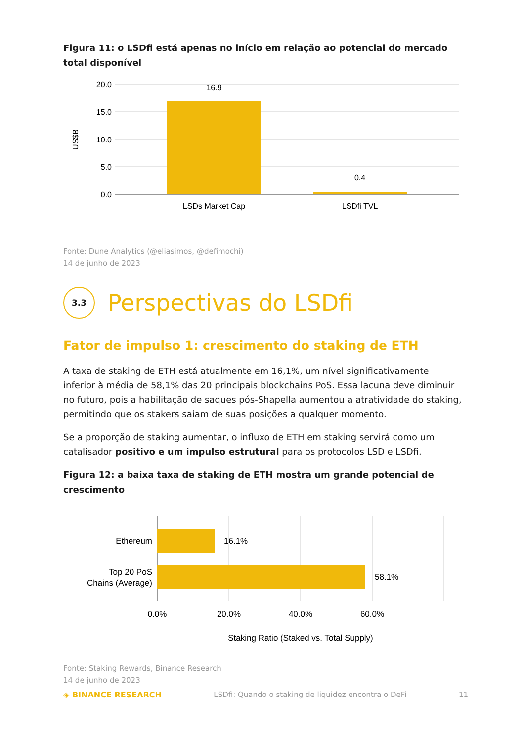Figura 11: o LSDfi está apenas no início em relação ao potencial do mercado total disponível
20.0
15.0
10.0
5.0
0.0
US$B
16.9
0.4
LSDs Market Cap
LSDfi TVL
Fonte: Dune Analytics (@eliasimos, @defimochi)
14 de junho de 2023
3.3
Perspectivas do LSDfi
Fator de impulso 1: crescimento do staking de ETH
A taxa de staking de ETH está atualmente em 16,1%, um nível significativamente inferior à média de 58,1% das 20 principais blockchains PoS. Essa lacuna deve diminuir no futuro, pois a habilitação de saques pós-Shapella aumentou a atratividade do staking, permitindo que os stakers saiam de suas posições a qualquer momento.
Se a proporção de staking aumentar, o influxo de ETH em staking servirá como um catalisador positivo e um impulso estrutural para os protocolos LSD e LSDfi.
Figura 12: a baixa taxa de staking de ETH mostra um grande potencial de crescimento
Ethereum
Top 20 PoS
Chains (Average)
16.1%
58.1%
0.0%
20.0%
40.0%
60.0%
Staking Ratio (Staked vs. Total Supply)
Fonte: Staking Rewards, Binance Research
14 de junho de 2023
◈ BINANCE RESEARCH LSDfi: Quando o staking de liquidez encontra o DeFi 11